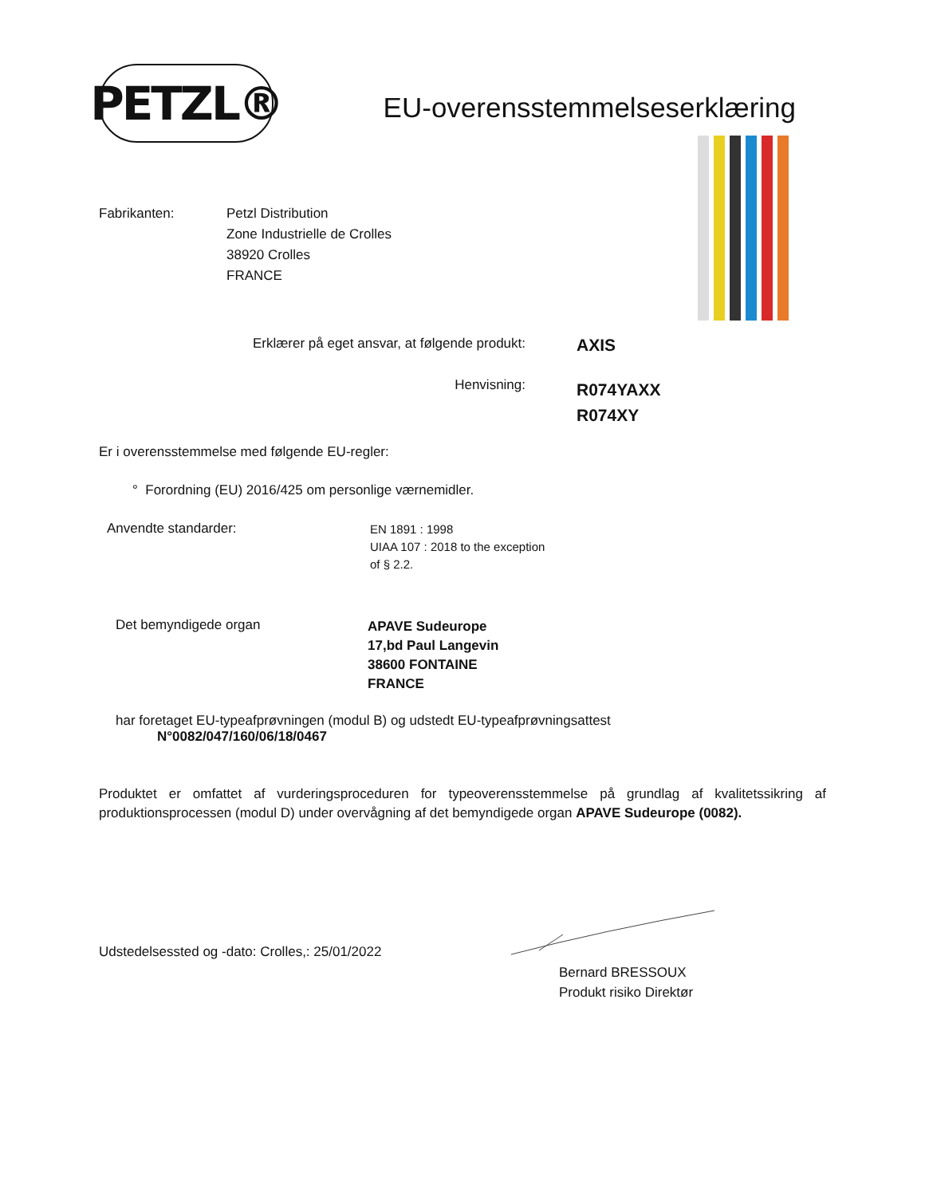PETZL®
EU-overensstemmelseserklæring
Fabrikanten: Petzl Distribution
Zone Industrielle de Crolles
38920 Crolles
FRANCE
Erklærer på eget ansvar, at følgende produkt:
AXIS
Henvisning:
R074YAXX
R074XY
Er i overensstemmelse med følgende EU-regler:
° Forordning (EU) 2016/425 om personlige værnemidler.
Anvendte standarder:
EN 1891 : 1998
UIAA 107 : 2018 to the exception
of § 2.2.
Det bemyndigede organ
APAVE Sudeurope
17,bd Paul Langevin
38600 FONTAINE
FRANCE
har foretaget EU-typeafprøvningen (modul B) og udstedt EU-typeafprøvningsattest
N°0082/047/160/06/18/0467
Produktet er omfattet af vurderingsproceduren for typeoverensstemmelse på grundlag af kvalitetssikring af produktionsprocessen (modul D) under overvågning af det bemyndigede organ APAVE Sudeurope (0082).
Udstedelsessted og -dato: Crolles,: 25/01/2022
Bernard BRESSOUX
Produkt risiko Direktør